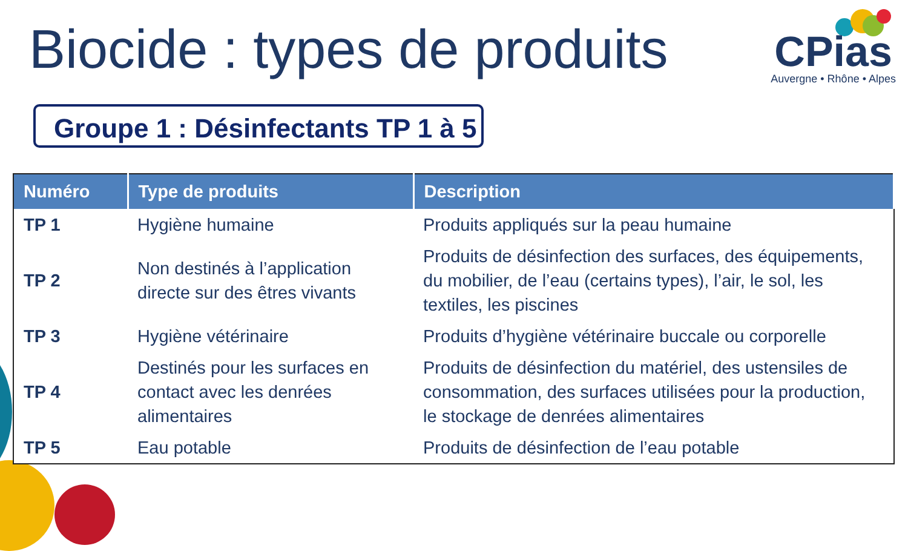Biocide : types de produits
CPias
Auvergne • Rhône • Alpes
Groupe 1 : Désinfectants TP 1 à 5
| Numéro | Type de produits | Description |
| --- | --- | --- |
| TP 1 | Hygiène humaine | Produits appliqués sur la peau humaine |
| TP 2 | Non destinés à l’application directe sur des êtres vivants | Produits de désinfection des surfaces, des équipements, du mobilier, de l’eau (certains types), l’air, le sol, les textiles, les piscines |
| TP 3 | Hygiène vétérinaire | Produits d’hygiène vétérinaire buccale ou corporelle |
| TP 4 | Destinés pour les surfaces en contact avec les denrées alimentaires | Produits de désinfection du matériel, des ustensiles de consommation, des surfaces utilisées pour la production, le stockage de denrées alimentaires |
| TP 5 | Eau potable | Produits de désinfection de l’eau potable |